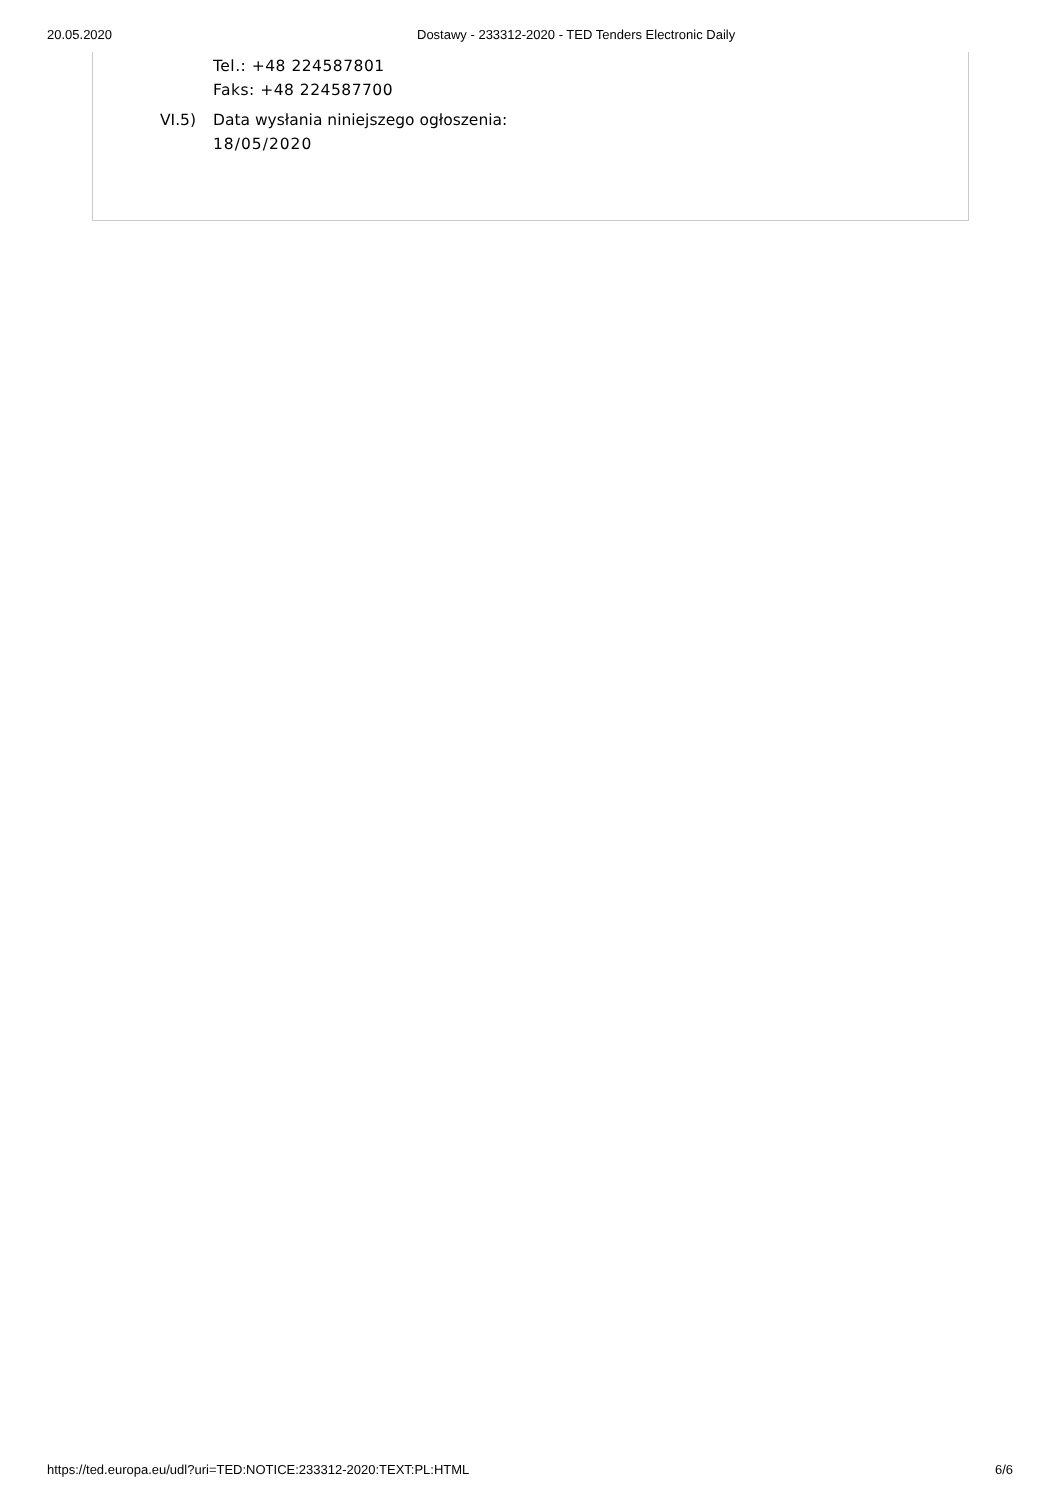20.05.2020 Dostawy - 233312-2020 - TED Tenders Electronic Daily
Tel.: +48 224587801
Faks: +48 224587700
VI.5) Data wysłania niniejszego ogłoszenia:
18/05/2020
https://ted.europa.eu/udl?uri=TED:NOTICE:233312-2020:TEXT:PL:HTML 6/6